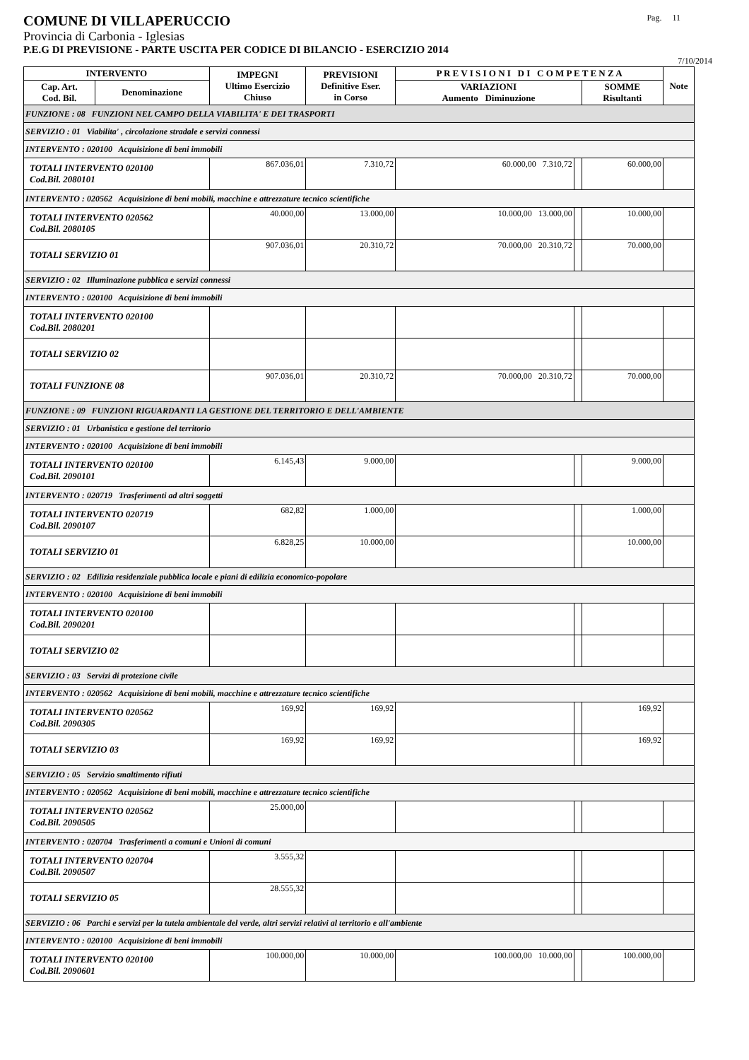COMUNE DI VILLAPERUCCIO Pag. 11
Provincia di Carbonia - Iglesias
P.E.G DI PREVISIONE - PARTE USCITA PER CODICE DI BILANCIO - ESERCIZIO 2014
7/10/2014
| INTERVENTO | | IMPEGNI Ultimo Esercizio Chiuso | PREVISIONI Definitive Eser. in Corso | P R E V I S I O N I D I C O M P E T E N Z A | | | Note |
| --- | --- | --- | --- | --- | --- | --- | --- |
| Cap. Art. Cod. Bil. | Denominazione | | | VARIAZIONI Aumento Diminuzione | | SOMME Risultanti | |
| FUNZIONE : 08 FUNZIONI NEL CAMPO DELLA VIABILITA' E DEI TRASPORTI | | | | | | | |
| SERVIZIO : 01 Viabilita' , circolazione stradale e servizi connessi | | | | | | | |
| INTERVENTO : 020100 Acquisizione di beni immobili | | | | | | | |
| TOTALI INTERVENTO 020100 Cod.Bil. 2080101 | | 867.036,01 | 7.310,72 | 60.000,00 7.310,72 | | 60.000,00 | |
| INTERVENTO : 020562 Acquisizione di beni mobili, macchine e attrezzature tecnico scientifiche | | | | | | | |
| TOTALI INTERVENTO 020562 Cod.Bil. 2080105 | | 40.000,00 | 13.000,00 | 10.000,00 13.000,00 | | 10.000,00 | |
| TOTALI SERVIZIO 01 | | 907.036,01 | 20.310,72 | 70.000,00 20.310,72 | | 70.000,00 | |
| SERVIZIO : 02 Illuminazione pubblica e servizi connessi | | | | | | | |
| INTERVENTO : 020100 Acquisizione di beni immobili | | | | | | | |
| TOTALI INTERVENTO 020100 Cod.Bil. 2080201 | | | | | | | |
| TOTALI SERVIZIO 02 | | | | | | | |
| TOTALI FUNZIONE 08 | | 907.036,01 | 20.310,72 | 70.000,00 20.310,72 | | 70.000,00 | |
| FUNZIONE : 09 FUNZIONI RIGUARDANTI LA GESTIONE DEL TERRITORIO E DELL'AMBIENTE | | | | | | | |
| SERVIZIO : 01 Urbanistica e gestione del territorio | | | | | | | |
| INTERVENTO : 020100 Acquisizione di beni immobili | | | | | | | |
| TOTALI INTERVENTO 020100 Cod.Bil. 2090101 | | 6.145,43 | 9.000,00 | | | 9.000,00 | |
| INTERVENTO : 020719 Trasferimenti ad altri soggetti | | | | | | | |
| TOTALI INTERVENTO 020719 Cod.Bil. 2090107 | | 682,82 | 1.000,00 | | | 1.000,00 | |
| TOTALI SERVIZIO 01 | | 6.828,25 | 10.000,00 | | | 10.000,00 | |
| SERVIZIO : 02 Edilizia residenziale pubblica locale e piani di edilizia economico-popolare | | | | | | | |
| INTERVENTO : 020100 Acquisizione di beni immobili | | | | | | | |
| TOTALI INTERVENTO 020100 Cod.Bil. 2090201 | | | | | | | |
| TOTALI SERVIZIO 02 | | | | | | | |
| SERVIZIO : 03 Servizi di protezione civile | | | | | | | |
| INTERVENTO : 020562 Acquisizione di beni mobili, macchine e attrezzature tecnico scientifiche | | | | | | | |
| TOTALI INTERVENTO 020562 Cod.Bil. 2090305 | | 169,92 | 169,92 | | | 169,92 | |
| TOTALI SERVIZIO 03 | | 169,92 | 169,92 | | | 169,92 | |
| SERVIZIO : 05 Servizio smaltimento rifiuti | | | | | | | |
| INTERVENTO : 020562 Acquisizione di beni mobili, macchine e attrezzature tecnico scientifiche | | | | | | | |
| TOTALI INTERVENTO 020562 Cod.Bil. 2090505 | | 25.000,00 | | | | | |
| INTERVENTO : 020704 Trasferimenti a comuni e Unioni di comuni | | | | | | | |
| TOTALI INTERVENTO 020704 Cod.Bil. 2090507 | | 3.555,32 | | | | | |
| TOTALI SERVIZIO 05 | | 28.555,32 | | | | | |
| SERVIZIO : 06 Parchi e servizi per la tutela ambientale del verde, altri servizi relativi al territorio e all'ambiente | | | | | | | |
| INTERVENTO : 020100 Acquisizione di beni immobili | | | | | | | |
| TOTALI INTERVENTO 020100 Cod.Bil. 2090601 | | 100.000,00 | 10.000,00 | 100.000,00 10.000,00 | | 100.000,00 | |